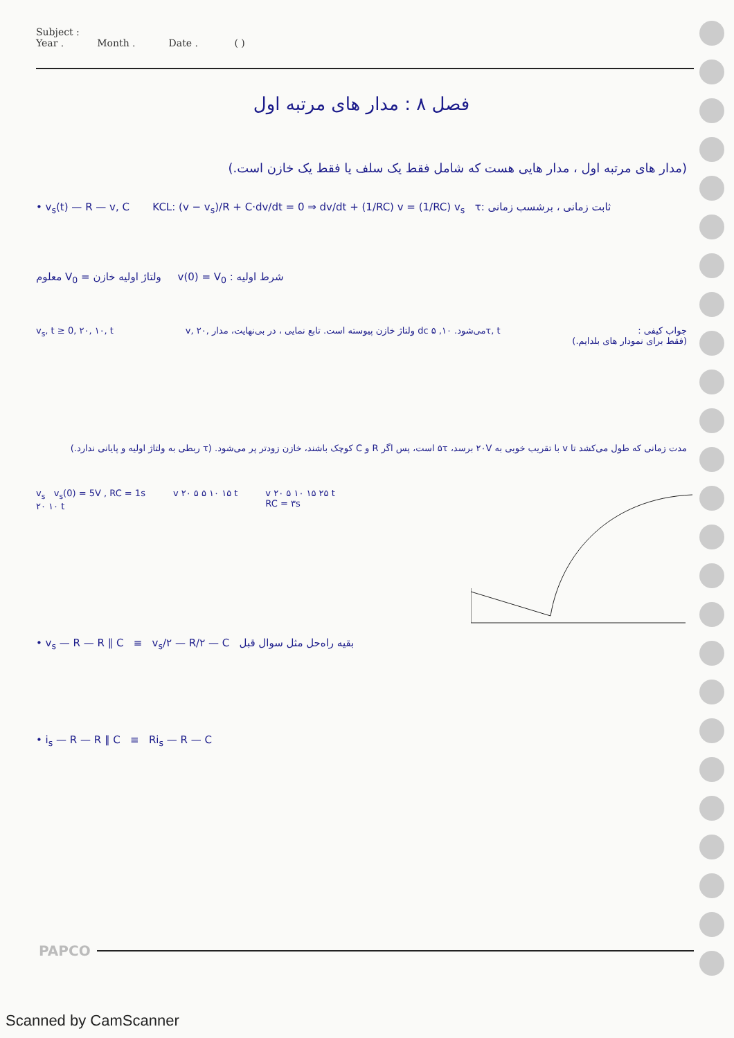Subject :
Year . Month . Date . ( )
فصل ۸ : مدار های مرتبه اول
(مدار های مرتبه اول ، مدار هایی هست که شامل فقط یک سلف یا فقط یک خازن است.)
• v<sub>s</sub>(t) — R — v, C KCL: (v − v<sub>s</sub>)/R + C·dv/dt = 0 ⇒ dv/dt + (1/RC) v = (1/RC) v<sub>s</sub> τ: ثابت زمانی ، برشسب زمانی
معلوم V<sub>0</sub> = ولتاژ اولیه خازن v(0) = V<sub>0</sub> : شرط اولیه
v<sub>s</sub>, t ≥ 0, ۲۰, ۱۰, t v, ۲۰, ولتاژ خازن پیوسته است. تابع نمایی ، در بی‌نهایت، مدار dc می‌شود. ۱۰, ۵τ, t
جواب کیفی :
(فقط برای نمودار های بلدایم.)
مدت زمانی که طول می‌کشد تا v با تقریب خوبی به ۲۰V برسد، ۵τ است، پس اگر R و C کوچک باشند، خازن زودتر پر می‌شود. (τ ربطی به ولتاژ اولیه و پایانی ندارد.)
v<sub>s</sub> v<sub>s</sub>(0) = 5V , RC = 1s
۲۰ ۱۰ t
v ۲۰ ۵ ۵ ۱۰ ۱۵ t v ۲۰ ۵ ۱۰ ۱۵ ۲۵ t
RC = ۳s
• v<sub>s</sub> — R — R ∥ C ≡ v<sub>s</sub>/۲ — R/۲ — C بقیه راه‌حل مثل سوال قبل
• i<sub>s</sub> — R — R ∥ C ≡ Ri<sub>s</sub> — R — C
PAPCO
Scanned by CamScanner